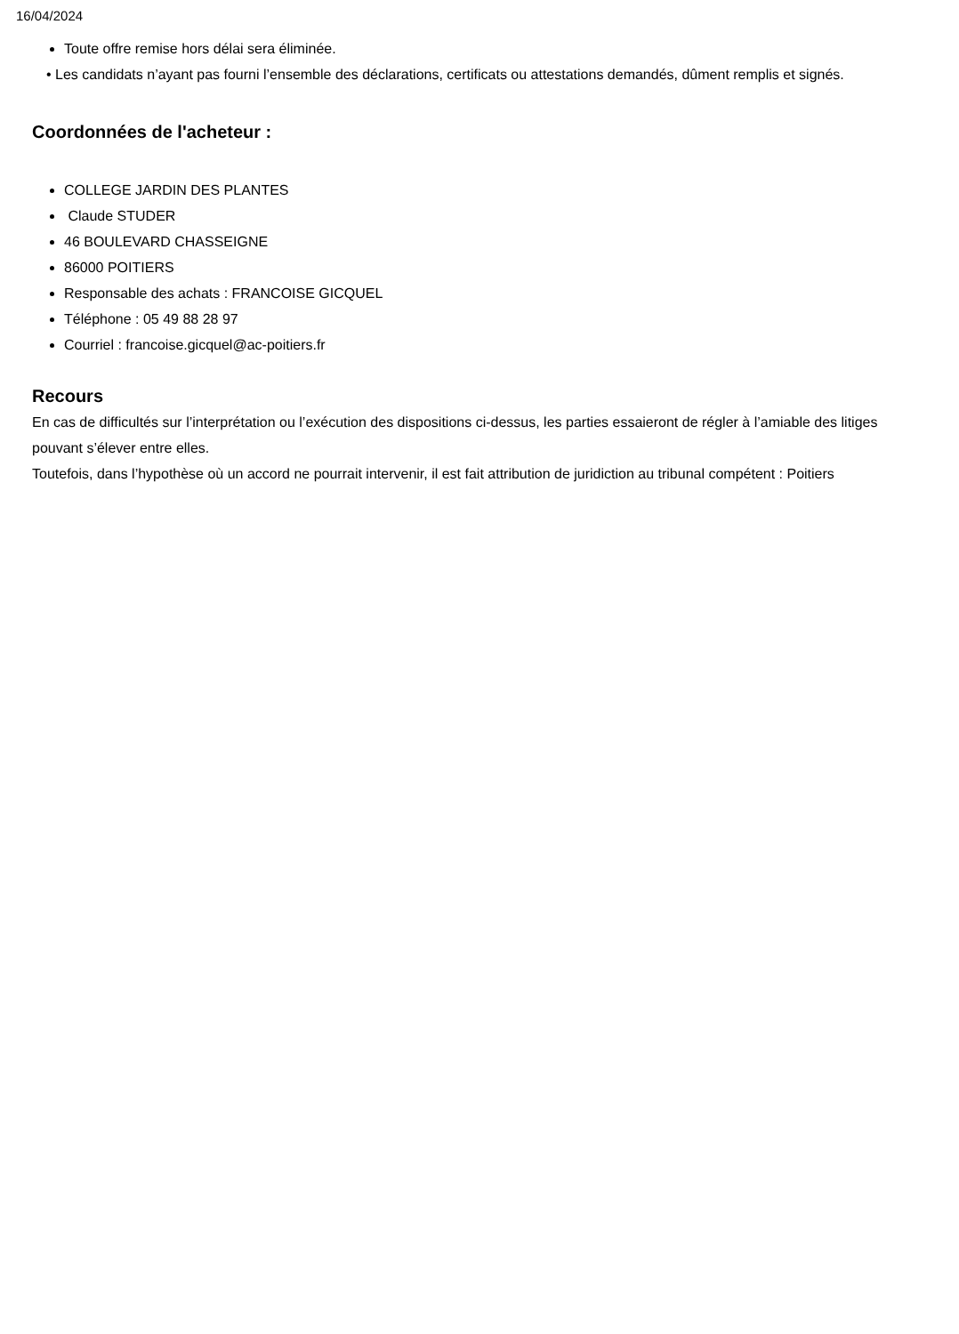16/04/2024
Toute offre remise hors délai sera éliminée.
• Les candidats n’ayant pas fourni l’ensemble des déclarations, certificats ou attestations demandés, dûment remplis et signés.
Coordonnées de l'acheteur :
COLLEGE JARDIN DES PLANTES
Claude STUDER
46 BOULEVARD CHASSEIGNE
86000 POITIERS
Responsable des achats : FRANCOISE GICQUEL
Téléphone : 05 49 88 28 97
Courriel : francoise.gicquel@ac-poitiers.fr
Recours
En cas de difficultés sur l’interprétation ou l’exécution des dispositions ci-dessus, les parties essaieront de régler à l’amiable des litiges pouvant s’élever entre elles.
Toutefois, dans l’hypothèse où un accord ne pourrait intervenir, il est fait attribution de juridiction au tribunal compétent : Poitiers